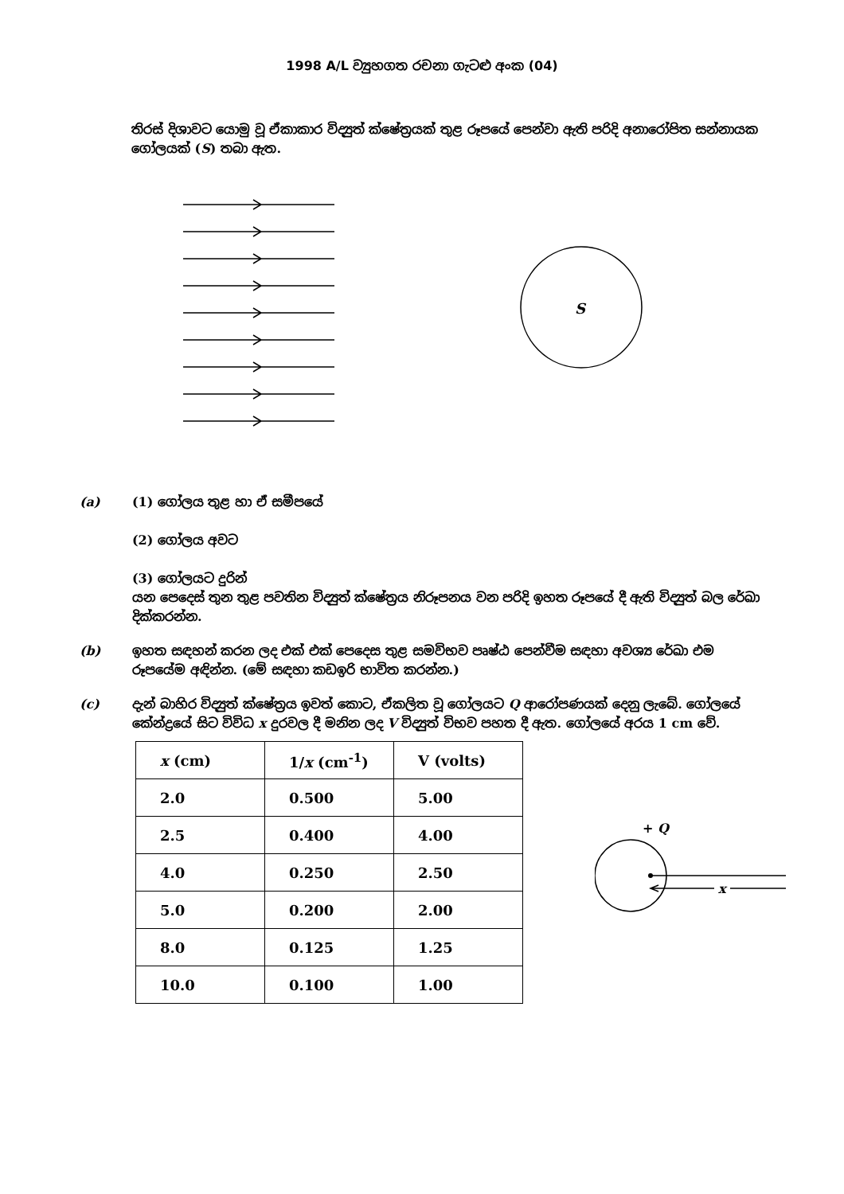1998 A/L ව්‍යුහගත රචනා ගැටළු අංක (04)
තිරස් දිශාවට යොමු වූ ඒකාකාර විද්‍යුත් ක්ෂේත්‍රයක් තුළ රූපයේ පෙන්වා ඇති පරිදි අනාරෝපිත සන්නායක ගෝලයක් (S) තබා ඇත.
S
(a) (1) ගෝලය තුළ හා ඒ සමීපයේ
(2) ගෝලය අවට
(3) ගෝලයට දුරින්
යන පෙදෙස් තුන තුළ පවතින විද්‍යුත් ක්ෂේත්‍රය නිරූපනය වන පරිදි ඉහත රූපයේ දී ඇති විද්‍යුත් බල රේඛා දික්කරන්න.
(b) ඉහත සඳහන් කරන ලද එක් එක් පෙදෙස තුළ සමවිභව පෘෂ්ඨ පෙන්වීම සඳහා අවශ්‍ය රේඛා එම රූපයේම අඳින්න. (මේ සඳහා කඩඉරි භාවිත කරන්න.)
(c) දැන් බාහිර විද්‍යුත් ක්ෂේත්‍රය ඉවත් කොට, ඒකලිත වූ ගෝලයට Q ආරෝපණයක් දෙනු ලැබේ. ගෝලයේ කේන්ද්‍රයේ සිට විවිධ x දුරවල දී මනින ලද V විද්‍යුත් විභව පහත දී ඇත. ගෝලයේ අරය 1 cm වේ.
| x (cm) | 1/ x (cm<sup>-1</sup>) | V (volts) |
| --- | --- | --- |
| 2.0 | 0.500 | 5.00 |
| 2.5 | 0.400 | 4.00 |
| 4.0 | 0.250 | 2.50 |
| 5.0 | 0.200 | 2.00 |
| 8.0 | 0.125 | 1.25 |
| 10.0 | 0.100 | 1.00 |
+ Q
x